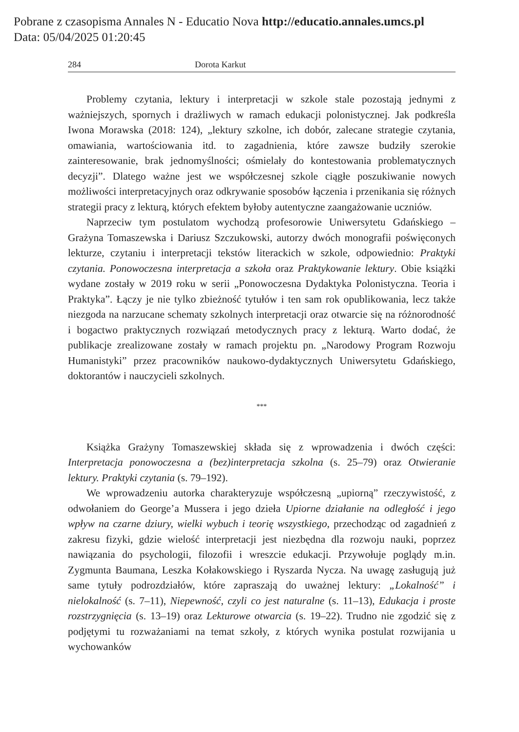Pobrane z czasopisma Annales N - Educatio Nova http://educatio.annales.umcs.pl
Data: 05/04/2025 01:20:45
284 Dorota Karkut
Problemy czytania, lektury i interpretacji w szkole stale pozostają jednymi z ważniejszych, spornych i drażliwych w ramach edukacji polonistycznej. Jak podkreśla Iwona Morawska (2018: 124), „lektury szkolne, ich dobór, zalecane strategie czytania, omawiania, wartościowania itd. to zagadnienia, które zawsze budziły szerokie zainteresowanie, brak jednomyślności; ośmielały do kontestowania problematycznych decyzji”. Dlatego ważne jest we współczesnej szkole ciągłe poszukiwanie nowych możliwości interpretacyjnych oraz odkrywanie sposobów łączenia i przenikania się różnych strategii pracy z lekturą, których efektem byłoby autentyczne zaangażowanie uczniów.
Naprzeciw tym postulatom wychodzą profesorowie Uniwersytetu Gdańskiego – Grażyna Tomaszewska i Dariusz Szczukowski, autorzy dwóch monografii poświęconych lekturze, czytaniu i interpretacji tekstów literackich w szkole, odpowiednio: Praktyki czytania. Ponowoczesna interpretacja a szkoła oraz Praktykowanie lektury. Obie książki wydane zostały w 2019 roku w serii „Ponowoczesna Dydaktyka Polonistyczna. Teoria i Praktyka”. Łączy je nie tylko zbieżność tytułów i ten sam rok opublikowania, lecz także niezgoda na narzucane schematy szkolnych interpretacji oraz otwarcie się na różnorodność i bogactwo praktycznych rozwiązań metodycznych pracy z lekturą. Warto dodać, że publikacje zrealizowane zostały w ramach projektu pn. „Narodowy Program Rozwoju Humanistyki” przez pracowników naukowo-dydaktycznych Uniwersytetu Gdańskiego, doktorantów i nauczycieli szkolnych.
***
Książka Grażyny Tomaszewskiej składa się z wprowadzenia i dwóch części: Interpretacja ponowoczesna a (bez)interpretacja szkolna (s. 25–79) oraz Otwieranie lektury. Praktyki czytania (s. 79–192).
We wprowadzeniu autorka charakteryzuje współczesną „upiorną” rzeczywistość, z odwołaniem do George’a Mussera i jego dzieła Upiorne działanie na odległość i jego wpływ na czarne dziury, wielki wybuch i teorię wszystkiego, przechodząc od zagadnień z zakresu fizyki, gdzie wielość interpretacji jest niezbędna dla rozwoju nauki, poprzez nawiązania do psychologii, filozofii i wreszcie edukacji. Przywołuje poglądy m.in. Zygmunta Baumana, Leszka Kołakowskiego i Ryszarda Nycza. Na uwagę zasługują już same tytuły podrozdziałów, które zapraszają do uważnej lektury: „Lokalność” i nielokalność (s. 7–11), Niepewność, czyli co jest naturalne (s. 11–13), Edukacja i proste rozstrzygnięcia (s. 13–19) oraz Lekturowe otwarcia (s. 19–22). Trudno nie zgodzić się z podjętymi tu rozważaniami na temat szkoły, z których wynika postulat rozwijania u wychowanków